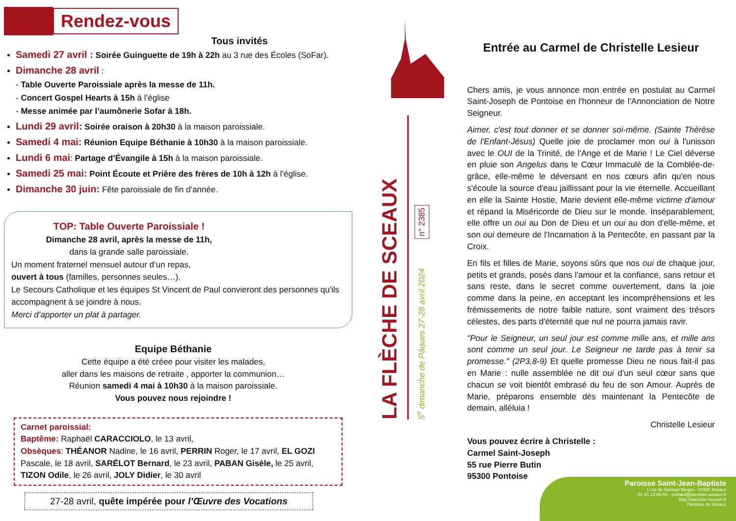Rendez-vous
Tous invités
Samedi 27 avril : Soirée Guinguette de 19h à 22h au 3 rue des Écoles (SoFar).
Dimanche 28 avril :
- Table Ouverte Paroissiale après la messe de 11h.
- Concert Gospel Hearts à 15h à l’église
- Messe animée par l’aumônerie Sofar à 18h.
Lundi 29 avril: Soirée oraison à 20h30 à la maison paroissiale.
Samedi 4 mai: Réunion Equipe Béthanie à 10h30 à la maison paroissiale.
Lundi 6 mai: Partage d’Évangile à 15h à la maison paroissiale.
Samedi 25 mai: Point Écoute et Prière des frères de 10h à 12h à l’église.
Dimanche 30 juin: Fête paroissiale de fin d’année.
TOP: Table Ouverte Paroissiale !
Dimanche 28 avril, après la messe de 11h,
dans la grande salle paroissiale.
Un moment fraternel mensuel autour d’un repas,
ouvert à tous (familles, personnes seules…).
Le Secours Catholique et les équipes St Vincent de Paul convieront des personnes qu'ils accompagnent à se joindre à nous.
Merci d’apporter un plat à partager.
Equipe Béthanie
Cette équipe a été créee pour visiter les malades,
aller dans les maisons de retraite , apporter la communion…
Réunion samedi 4 mai à 10h30 à la maison paroissiale.
Vous pouvez nous rejoindre !
Carnet paroissial:
Baptême: Raphaël CARACCIOLO, le 13 avril,
Obsèques: THÉANOR Nadine, le 16 avril, PERRIN Roger, le 17 avril, EL GOZI Pascale, le 18 avril, SARÉLOT Bernard, le 23 avril, PABAN Gisèle, le 25 avril, TIZON Odile, le 26 avril, JOLY Didier, le 30 avril
27-28 avril, quête impérée pour l’Œuvre des Vocations
LA FLÈCHE DE SCEAUX
n° 2385
5<sup>e</sup> dimanche de Pâques 27-28 avril 2024
Entrée au Carmel de Christelle Lesieur
Chers amis, je vous annonce mon entrée en postulat au Carmel Saint-Joseph de Pontoise en l'honneur de l'Annonciation de Notre Seigneur.
Aimer, c'est tout donner et se donner soi-même. (Sainte Thérèse de l'Enfant-Jésus) Quelle joie de proclamer mon oui à l'unisson avec le OUI de la Trinité, de l'Ange et de Marie ! Le Ciel déverse en pluie son Angelus dans le Cœur Immaculé de la Comblée-de-grâce, elle-même le déversant en nos cœurs afin qu'en nous s'écoule la source d'eau jaillissant pour la vie éternelle. Accueillant en elle la Sainte Hostie, Marie devient elle-même victime d'amour et répand la Miséricorde de Dieu sur le monde. Inséparablement, elle offre un oui au Don de Dieu et un oui au don d'elle-même, et son oui demeure de l'Incarnation à la Pentecôte, en passant par la Croix.
En fils et filles de Marie, soyons sûrs que nos oui de chaque jour, petits et grands, posés dans l'amour et la confiance, sans retour et sans reste, dans le secret comme ouvertement, dans la joie comme dans la peine, en acceptant les incompréhensions et les frémissements de notre faible nature, sont vraiment des trésors célestes, des parts d'éternité que nul ne pourra jamais ravir.
"Pour le Seigneur, un seul jour est comme mille ans, et mille ans sont comme un seul jour. Le Seigneur ne tarde pas à tenir sa promesse." (2P3,8-9) Et quelle promesse Dieu ne nous fait-il pas en Marie : nulle assemblée ne dit oui d'un seul cœur sans que chacun se voit bientôt embrasé du feu de son Amour. Auprès de Marie, préparons ensemble dès maintenant la Pentecôte de demain, alléluia !
Christelle Lesieur
Vous pouvez écrire à Christelle :
Carmel Saint-Joseph
55 rue Pierre Butin
95300 Pontoise
Paroisse Saint-Jean-Baptiste
1 rue du Docteur Berger - 92330 Sceaux
01 41 13 06 06 - contact@paroisse-sceaux.fr
http://paroisse-sceaux.fr
Paroisse de Sceaux